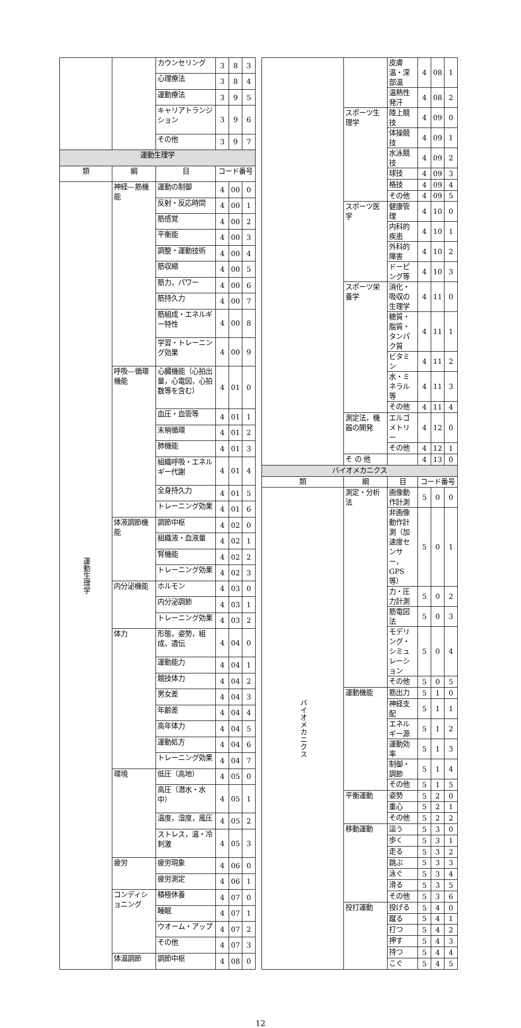| | | カウンセリング | 3 | 8 | 3 |
| | | 心理療法 | 3 | 8 | 4 |
| | | 運動療法 | 3 | 9 | 5 |
| | | キャリアトランジション | 3 | 9 | 6 |
| | | その他 | 3 | 9 | 7 |
| 運動生理学 | | | | | |
| 類 | 綱 | 目 | コード番号 | | |
| 運動生理学 | 神経—筋機能 | 運動の制御 | 4 | 00 | 0 |
| | | 反射・反応時間 | 4 | 00 | 1 |
| | | 筋感覚 | 4 | 00 | 2 |
| | | 平衡能 | 4 | 00 | 3 |
| | | 調整・運動技術 | 4 | 00 | 4 |
| | | 筋収縮 | 4 | 00 | 5 |
| | | 筋力，パワー | 4 | 00 | 6 |
| | | 筋持久力 | 4 | 00 | 7 |
| | | 筋組成・エネルギー特性 | 4 | 00 | 8 |
| | | 学習・トレーニング効果 | 4 | 00 | 9 |
| | 呼吸—循環機能 | 心臓機能（心拍出量，心電図，心拍数等を含む） | 4 | 01 | 0 |
| | | 血圧・血管等 | 4 | 01 | 1 |
| | | 末梢循環 | 4 | 01 | 2 |
| | | 肺機能 | 4 | 01 | 3 |
| | | 組織呼吸・エネルギー代謝 | 4 | 01 | 4 |
| | | 全身持久力 | 4 | 01 | 5 |
| | | トレーニング効果 | 4 | 01 | 6 |
| | 体液調節機能 | 調節中枢 | 4 | 02 | 0 |
| | | 組織液・血液量 | 4 | 02 | 1 |
| | | 腎機能 | 4 | 02 | 2 |
| | | トレーニング効果 | 4 | 02 | 3 |
| | 内分泌機能 | ホルモン | 4 | 03 | 0 |
| | | 内分泌調節 | 4 | 03 | 1 |
| | | トレーニング効果 | 4 | 03 | 2 |
| | 体力 | 形態，姿勢，組成，遺伝 | 4 | 04 | 0 |
| | | 運動能力 | 4 | 04 | 1 |
| | | 競技体力 | 4 | 04 | 2 |
| | | 男女差 | 4 | 04 | 3 |
| | | 年齢差 | 4 | 04 | 4 |
| | | 高年体力 | 4 | 04 | 5 |
| | | 運動処方 | 4 | 04 | 6 |
| | | トレーニング効果 | 4 | 04 | 7 |
| | 環境 | 低圧（高地） | 4 | 05 | 0 |
| | | 高圧（潜水・水中） | 4 | 05 | 1 |
| | | 温度，湿度，風圧 | 4 | 05 | 2 |
| | | ストレス，温・冷刺激 | 4 | 05 | 3 |
| | 疲労 | 疲労現象 | 4 | 06 | 0 |
| | | 疲労測定 | 4 | 06 | 1 |
| | コンディショニング | 積極休養 | 4 | 07 | 0 |
| | | 睡眠 | 4 | 07 | 1 |
| | | ウオーム・アップ | 4 | 07 | 2 |
| | | その他 | 4 | 07 | 3 |
| | 体温調節 | 調節中枢 | 4 | 08 | 0 |
| | | 皮膚温・深部温 | 4 | 08 | 1 |
| | | 温熱性発汗 | 4 | 08 | 2 |
| | スポーツ生理学 | 陸上競技 | 4 | 09 | 0 |
| | | 体操競技 | 4 | 09 | 1 |
| | | 水泳競技 | 4 | 09 | 2 |
| | | 球技 | 4 | 09 | 3 |
| | | 格技 | 4 | 09 | 4 |
| | | その他 | 4 | 09 | 5 |
| | スポーツ医学 | 健康管理 | 4 | 10 | 0 |
| | | 内科的疾患 | 4 | 10 | 1 |
| | | 外科的障害 | 4 | 10 | 2 |
| | | ドーピング等 | 4 | 10 | 3 |
| | スポーツ栄養学 | 消化・吸収の生理学 | 4 | 11 | 0 |
| | | 糖質・脂質・タンパク質 | 4 | 11 | 1 |
| | | ビタミン | 4 | 11 | 2 |
| | | 水・ミネラル等 | 4 | 11 | 3 |
| | | その他 | 4 | 11 | 4 |
| | 測定法，機器の開発 | エルゴメトリー | 4 | 12 | 0 |
| | | その他 | 4 | 12 | 1 |
| | そ の 他 | | 4 | 13 | 0 |
| バイオメカニクス | | | | | |
| 類 | 綱 | 目 | コード番号 | | |
| バイオメカニクス | 測定・分析法 | 画像動作計測 | 5 | 0 | 0 |
| | | 非画像動作計測（加速度センサー，GPS 等） | 5 | 0 | 1 |
| | | 力・圧力計測 | 5 | 0 | 2 |
| | | 筋電図法 | 5 | 0 | 3 |
| | | モデリング・シミュレーション | 5 | 0 | 4 |
| | | その他 | 5 | 0 | 5 |
| | 運動機能 | 筋出力 | 5 | 1 | 0 |
| | | 神経支配 | 5 | 1 | 1 |
| | | エネルギー源 | 5 | 1 | 2 |
| | | 運動効率 | 5 | 1 | 3 |
| | | 制御・調節 | 5 | 1 | 4 |
| | | その他 | 5 | 1 | 5 |
| | 平衡運動 | 姿勢 | 5 | 2 | 0 |
| | | 重心 | 5 | 2 | 1 |
| | | その他 | 5 | 2 | 2 |
| | 移動運動 | 這う | 5 | 3 | 0 |
| | | 歩く | 5 | 3 | 1 |
| | | 走る | 5 | 3 | 2 |
| | | 跳ぶ | 5 | 3 | 3 |
| | | 泳ぐ | 5 | 3 | 4 |
| | | 滑る | 5 | 3 | 5 |
| | | その他 | 5 | 3 | 6 |
| | 投打運動 | 投げる | 5 | 4 | 0 |
| | | 蹴る | 5 | 4 | 1 |
| | | 打つ | 5 | 4 | 2 |
| | | 押す | 5 | 4 | 3 |
| | | 持つ | 5 | 4 | 4 |
| | | こぐ | 5 | 4 | 5 |
12